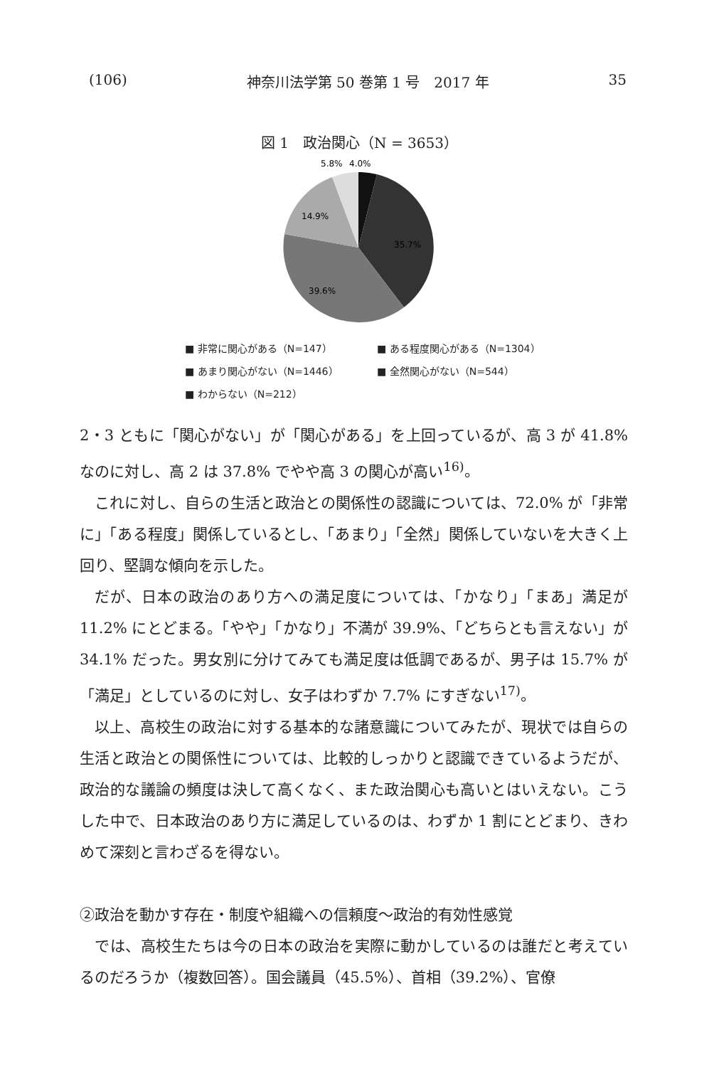(106) 神奈川法学第 50 巻第 1 号　2017 年 35
図 1　政治関心（N = 3653）
5.8%
4.0%
14.9%
35.7%
39.6%
■ 非常に関心がある（N=147） ■ ある程度関心がある（N=1304）
■ あまり関心がない（N=1446） ■ 全然関心がない（N=544）
■ わからない（N=212）
2・3 ともに「関心がない」が「関心がある」を上回っているが、高 3 が 41.8% なのに対し、高 2 は 37.8% でやや高 3 の関心が高い<sup>16)</sup>。
これに対し、自らの生活と政治との関係性の認識については、72.0% が「非常に」「ある程度」関係しているとし、「あまり」「全然」関係していないを大きく上回り、堅調な傾向を示した。
だが、日本の政治のあり方への満足度については、「かなり」「まあ」満足が 11.2% にとどまる。「やや」「かなり」不満が 39.9%、「どちらとも言えない」が 34.1% だった。男女別に分けてみても満足度は低調であるが、男子は 15.7% が「満足」としているのに対し、女子はわずか 7.7% にすぎない<sup>17)</sup>。
以上、高校生の政治に対する基本的な諸意識についてみたが、現状では自らの生活と政治との関係性については、比較的しっかりと認識できているようだが、政治的な議論の頻度は決して高くなく、また政治関心も高いとはいえない。こうした中で、日本政治のあり方に満足しているのは、わずか 1 割にとどまり、きわめて深刻と言わざるを得ない。
②政治を動かす存在・制度や組織への信頼度～政治的有効性感覚
では、高校生たちは今の日本の政治を実際に動かしているのは誰だと考えているのだろうか（複数回答）。国会議員（45.5%）、首相（39.2%）、官僚